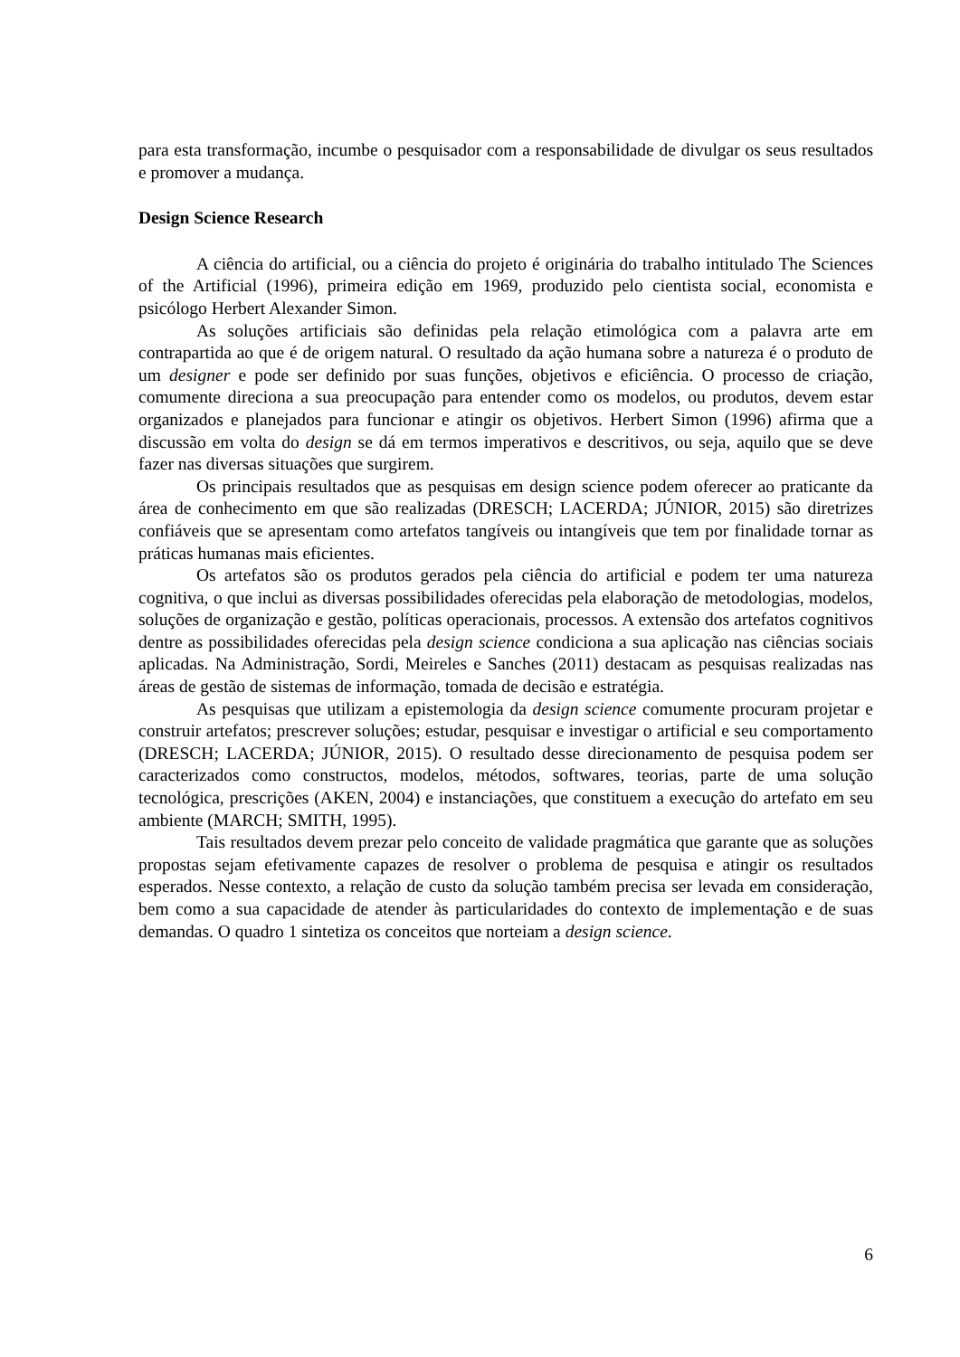para esta transformação, incumbe o pesquisador com a responsabilidade de divulgar os seus resultados e promover a mudança.
Design Science Research
A ciência do artificial, ou a ciência do projeto é originária do trabalho intitulado The Sciences of the Artificial (1996), primeira edição em 1969, produzido pelo cientista social, economista e psicólogo Herbert Alexander Simon.
As soluções artificiais são definidas pela relação etimológica com a palavra arte em contrapartida ao que é de origem natural. O resultado da ação humana sobre a natureza é o produto de um designer e pode ser definido por suas funções, objetivos e eficiência. O processo de criação, comumente direciona a sua preocupação para entender como os modelos, ou produtos, devem estar organizados e planejados para funcionar e atingir os objetivos. Herbert Simon (1996) afirma que a discussão em volta do design se dá em termos imperativos e descritivos, ou seja, aquilo que se deve fazer nas diversas situações que surgirem.
Os principais resultados que as pesquisas em design science podem oferecer ao praticante da área de conhecimento em que são realizadas (DRESCH; LACERDA; JÚNIOR, 2015) são diretrizes confiáveis que se apresentam como artefatos tangíveis ou intangíveis que tem por finalidade tornar as práticas humanas mais eficientes.
Os artefatos são os produtos gerados pela ciência do artificial e podem ter uma natureza cognitiva, o que inclui as diversas possibilidades oferecidas pela elaboração de metodologias, modelos, soluções de organização e gestão, políticas operacionais, processos. A extensão dos artefatos cognitivos dentre as possibilidades oferecidas pela design science condiciona a sua aplicação nas ciências sociais aplicadas. Na Administração, Sordi, Meireles e Sanches (2011) destacam as pesquisas realizadas nas áreas de gestão de sistemas de informação, tomada de decisão e estratégia.
As pesquisas que utilizam a epistemologia da design science comumente procuram projetar e construir artefatos; prescrever soluções; estudar, pesquisar e investigar o artificial e seu comportamento (DRESCH; LACERDA; JÚNIOR, 2015). O resultado desse direcionamento de pesquisa podem ser caracterizados como constructos, modelos, métodos, softwares, teorias, parte de uma solução tecnológica, prescrições (AKEN, 2004) e instanciações, que constituem a execução do artefato em seu ambiente (MARCH; SMITH, 1995).
Tais resultados devem prezar pelo conceito de validade pragmática que garante que as soluções propostas sejam efetivamente capazes de resolver o problema de pesquisa e atingir os resultados esperados. Nesse contexto, a relação de custo da solução também precisa ser levada em consideração, bem como a sua capacidade de atender às particularidades do contexto de implementação e de suas demandas. O quadro 1 sintetiza os conceitos que norteiam a design science.
6